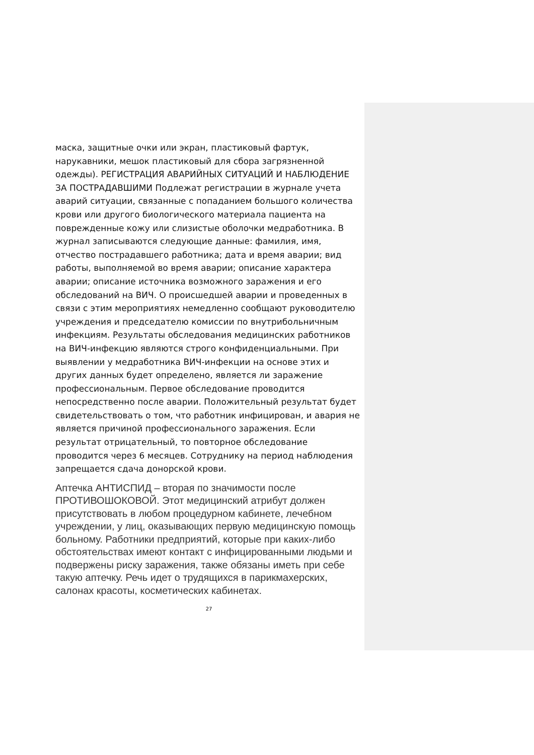маска, защитные очки или экран, пластиковый фартук, нарукавники, мешок пластиковый для сбора загрязненной одежды). РЕГИСТРАЦИЯ АВАРИЙНЫХ СИТУАЦИЙ И НАБЛЮДЕНИЕ ЗА ПОСТРАДАВШИМИ Подлежат регистрации в журнале учета аварий ситуации, связанные с попаданием большого количества крови или другого биологического материала пациента на поврежденные кожу или слизистые оболочки медработника. В журнал записываются следующие данные: фамилия, имя, отчество пострадавшего работника; дата и время аварии; вид работы, выполняемой во время аварии; описание характера аварии; описание источника возможного заражения и его обследований на ВИЧ. О происшедшей аварии и проведенных в связи с этим мероприятиях немедленно сообщают руководителю учреждения и председателю комиссии по внутрибольничным инфекциям. Результаты обследования медицинских работников на ВИЧ-инфекцию являются строго конфиденциальными. При выявлении у медработника ВИЧ-инфекции на основе этих и других данных будет определено, является ли заражение профессиональным. Первое обследование проводится непосредственно после аварии. Положительный результат будет свидетельствовать о том, что работник инфицирован, и авария не является причиной профессионального заражения. Если результат отрицательный, то повторное обследование проводится через 6 месяцев. Сотруднику на период наблюдения запрещается сдача донорской крови.
Аптечка АНТИСПИД – вторая по значимости после ПРОТИВОШОКОВОЙ. Этот медицинский атрибут должен присутствовать в любом процедурном кабинете, лечебном учреждении, у лиц, оказывающих первую медицинскую помощь больному. Работники предприятий, которые при каких-либо обстоятельствах имеют контакт с инфицированными людьми и подвержены риску заражения, также обязаны иметь при себе такую аптечку. Речь идет о трудящихся в парикмахерских, салонах красоты, косметических кабинетах.
27